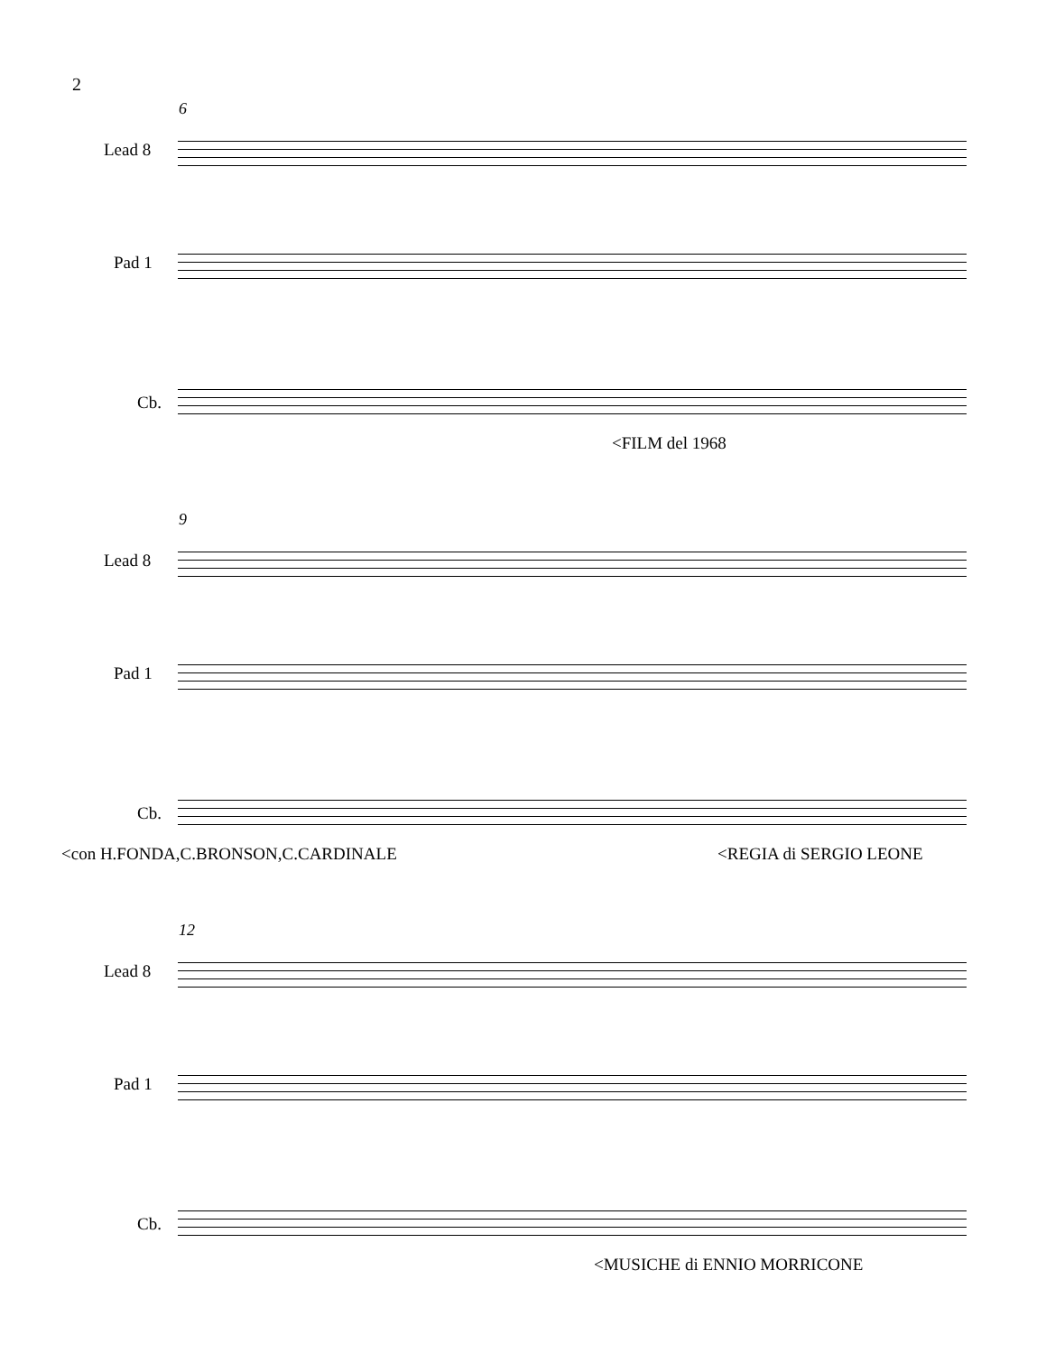2
6
Lead 8
Pad 1
Cb.
<FILM del 1968
9
Lead 8
Pad 1
Cb.
<con H.FONDA,C.BRONSON,C.CARDINALE
<REGIA di SERGIO LEONE
12
Lead 8
Pad 1
Cb.
<MUSICHE di ENNIO MORRICONE